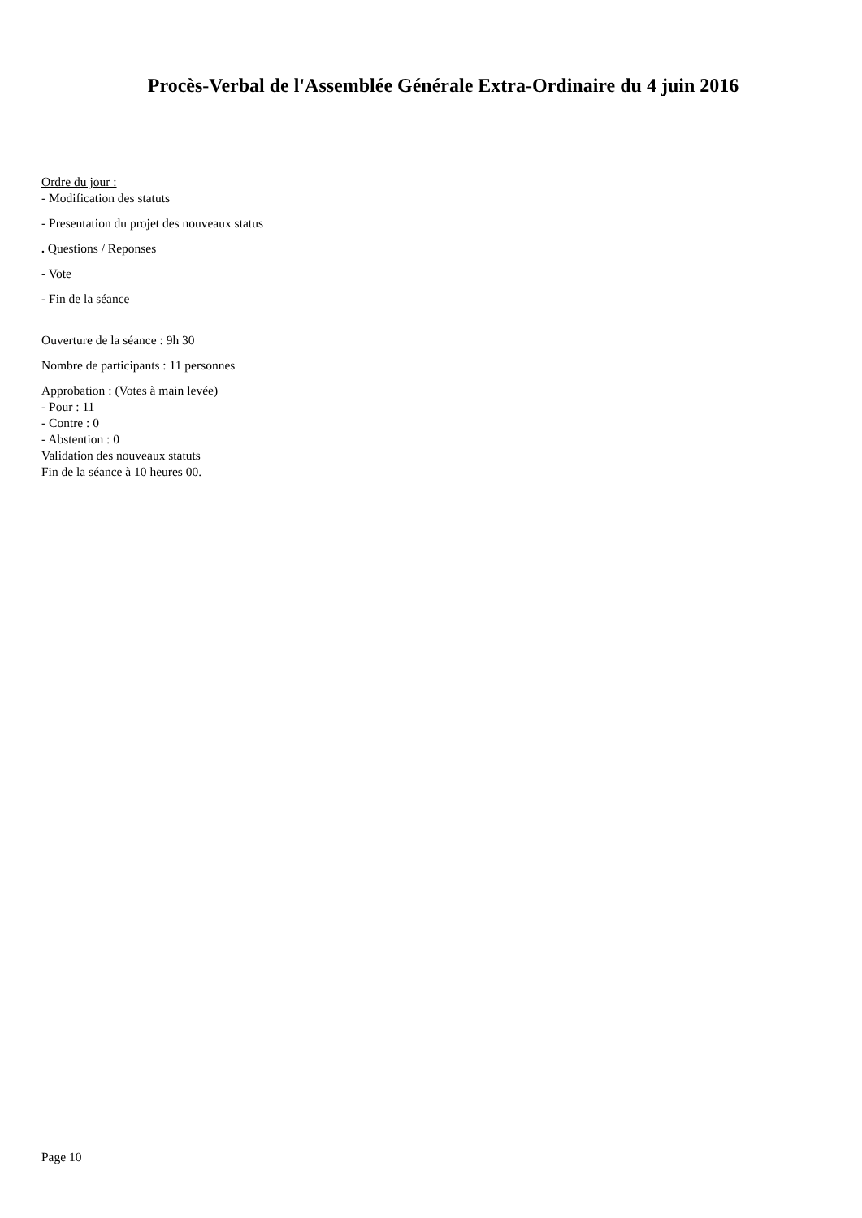Procès-Verbal de l'Assemblée Générale Extra-Ordinaire du 4 juin 2016
Ordre du jour :
- Modification des statuts
- Presentation du projet des nouveaux status
. Questions / Reponses
- Vote
- Fin de la séance
Ouverture de la séance : 9h 30
Nombre de participants : 11 personnes
Approbation : (Votes à main levée)
- Pour : 11
- Contre : 0
- Abstention : 0
Validation des nouveaux statuts
Fin de la séance à 10 heures 00.
Page 10